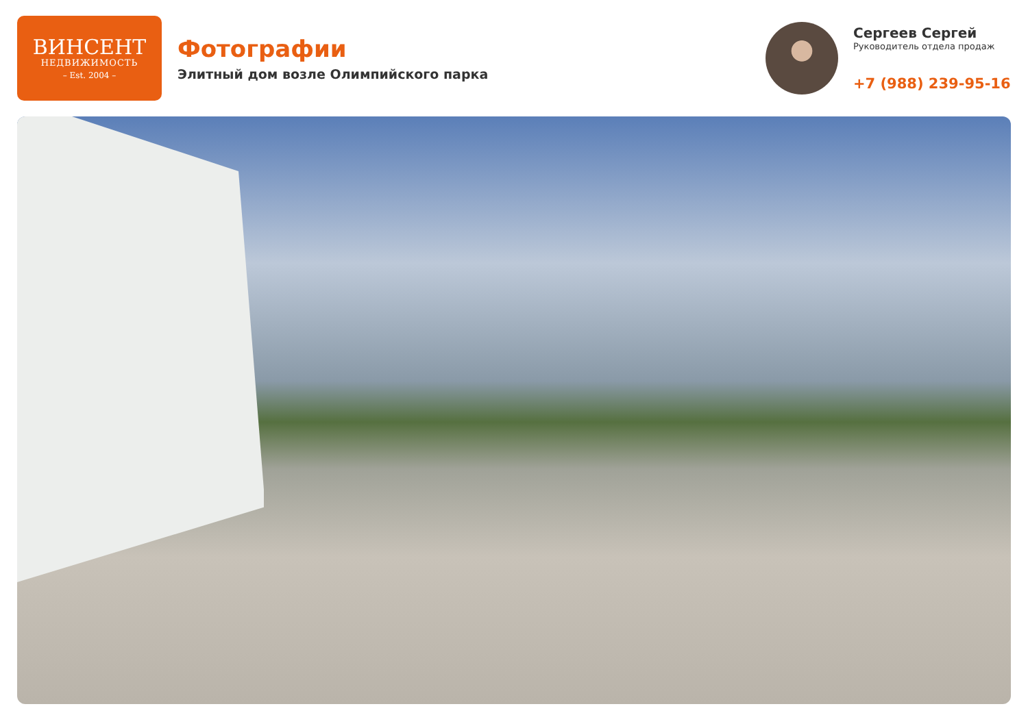ВИНСЕНТ
НЕДВИЖИМОСТЬ
– Est. 2004 –
Фотографии
Элитный дом возле Олимпийского парка
Сергеев Сергей
Руководитель отдела продаж
+7 (988) 239-95-16